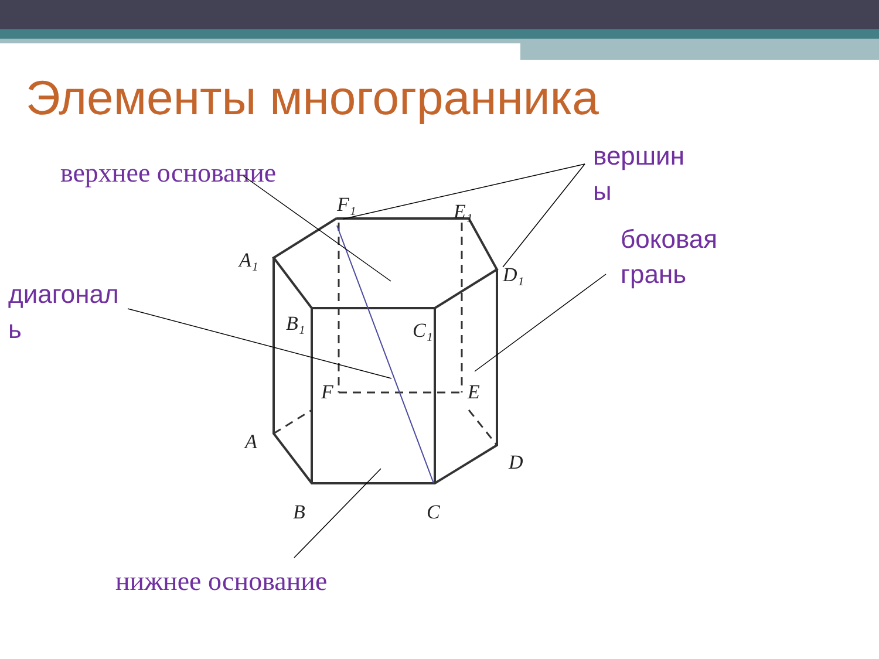Элементы многогранника
верхнее основание
вершин
ы
боковая
грань
диагонал
ь
F₁
E₁
A₁
D₁
B₁
C₁
F
E
A
D
B
C
нижнее основание